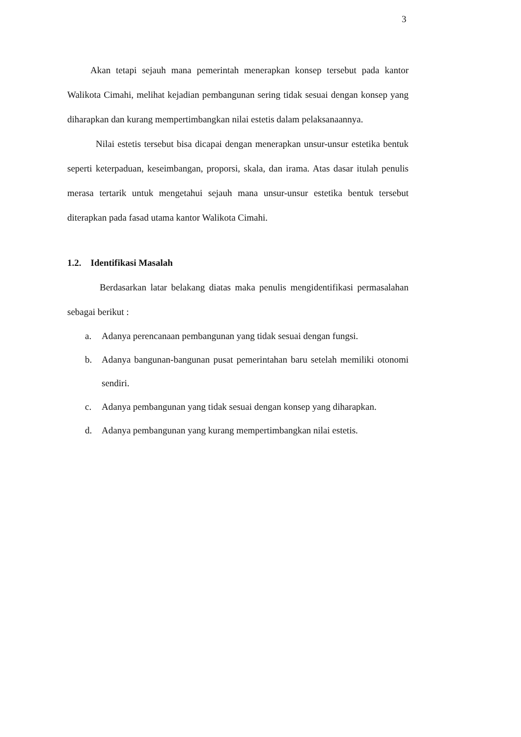3
Akan tetapi sejauh mana pemerintah menerapkan konsep tersebut pada kantor Walikota Cimahi, melihat kejadian pembangunan sering tidak sesuai dengan konsep yang diharapkan dan kurang mempertimbangkan nilai estetis dalam pelaksanaannya.
Nilai estetis tersebut bisa dicapai dengan menerapkan unsur-unsur estetika bentuk seperti keterpaduan, keseimbangan, proporsi, skala, dan irama. Atas dasar itulah penulis merasa tertarik untuk mengetahui sejauh mana unsur-unsur estetika bentuk tersebut diterapkan pada fasad utama kantor Walikota Cimahi.
1.2. Identifikasi Masalah
Berdasarkan latar belakang diatas maka penulis mengidentifikasi permasalahan sebagai berikut :
a. Adanya perencanaan pembangunan yang tidak sesuai dengan fungsi.
b. Adanya bangunan-bangunan pusat pemerintahan baru setelah memiliki otonomi sendiri.
c. Adanya pembangunan yang tidak sesuai dengan konsep yang diharapkan.
d. Adanya pembangunan yang kurang mempertimbangkan nilai estetis.